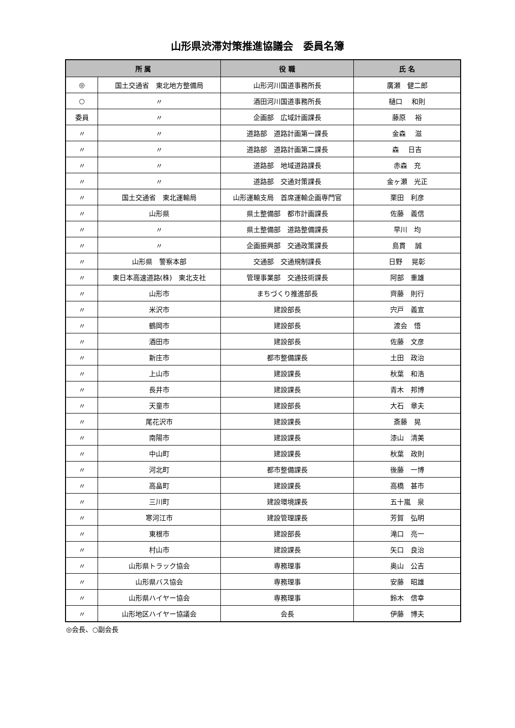山形県渋滞対策推進協議会　委員名簿
| 所 属 | | 役 職 | 氏 名 |
| --- | --- | --- | --- |
| ◎ | 国土交通省 東北地方整備局 | 山形河川国道事務所長 | 廣瀬 健二郎 |
| ○ | 〃 | 酒田河川国道事務所長 | 樋口 和則 |
| 委員 | 〃 | 企画部 広域計画課長 | 藤原 裕 |
| 〃 | 〃 | 道路部 道路計画第一課長 | 金森 滋 |
| 〃 | 〃 | 道路部 道路計画第二課長 | 森 日吉 |
| 〃 | 〃 | 道路部 地域道路課長 | 赤森 充 |
| 〃 | 〃 | 道路部 交通対策課長 | 金ヶ瀬 光正 |
| 〃 | 国土交通省 東北運輸局 | 山形運輸支局 首席運輸企画専門官 | 栗田 利彦 |
| 〃 | 山形県 | 県土整備部 都市計画課長 | 佐藤 義信 |
| 〃 | 〃 | 県土整備部 道路整備課長 | 早川 均 |
| 〃 | 〃 | 企画振興部 交通政策課長 | 島貫 誠 |
| 〃 | 山形県 警察本部 | 交通部 交通規制課長 | 日野 晃彰 |
| 〃 | 東日本高速道路(株) 東北支社 | 管理事業部 交通技術課長 | 阿部 重雄 |
| 〃 | 山形市 | まちづくり推進部長 | 齊藤 則行 |
| 〃 | 米沢市 | 建設部長 | 宍戸 義宣 |
| 〃 | 鶴岡市 | 建設部長 | 渡会 悟 |
| 〃 | 酒田市 | 建設部長 | 佐藤 文彦 |
| 〃 | 新庄市 | 都市整備課長 | 土田 政治 |
| 〃 | 上山市 | 建設課長 | 秋葉 和浩 |
| 〃 | 長井市 | 建設課長 | 青木 邦博 |
| 〃 | 天童市 | 建設部長 | 大石 章夫 |
| 〃 | 尾花沢市 | 建設課長 | 斎藤 晃 |
| 〃 | 南陽市 | 建設課長 | 漆山 清美 |
| 〃 | 中山町 | 建設課長 | 秋葉 政則 |
| 〃 | 河北町 | 都市整備課長 | 後藤 一博 |
| 〃 | 高畠町 | 建設課長 | 高橋 甚市 |
| 〃 | 三川町 | 建設環境課長 | 五十嵐 泉 |
| 〃 | 寒河江市 | 建設管理課長 | 芳賀 弘明 |
| 〃 | 東根市 | 建設部長 | 滝口 亮一 |
| 〃 | 村山市 | 建設課長 | 矢口 良治 |
| 〃 | 山形県トラック協会 | 専務理事 | 奥山 公吉 |
| 〃 | 山形県バス協会 | 専務理事 | 安藤 昭雄 |
| 〃 | 山形県ハイヤー協会 | 専務理事 | 鈴木 信幸 |
| 〃 | 山形地区ハイヤー協議会 | 会長 | 伊藤 博夫 |
◎会長、○副会長